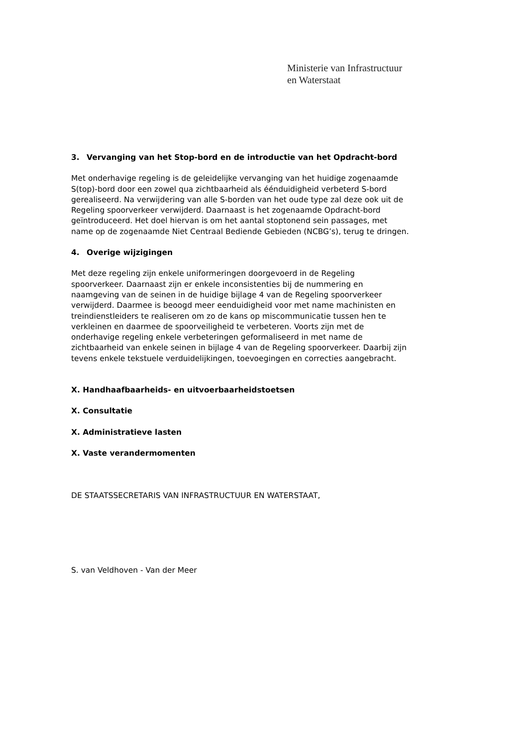Ministerie van Infrastructuur
en Waterstaat
3. Vervanging van het Stop-bord en de introductie van het Opdracht-bord
Met onderhavige regeling is de geleidelijke vervanging van het huidige zogenaamde S(top)-bord door een zowel qua zichtbaarheid als éénduidigheid verbeterd S-bord gerealiseerd. Na verwijdering van alle S-borden van het oude type zal deze ook uit de Regeling spoorverkeer verwijderd. Daarnaast is het zogenaamde Opdracht-bord geïntroduceerd. Het doel hiervan is om het aantal stoptonend sein passages, met name op de zogenaamde Niet Centraal Bediende Gebieden (NCBG’s), terug te dringen.
4. Overige wijzigingen
Met deze regeling zijn enkele uniformeringen doorgevoerd in de Regeling spoorverkeer. Daarnaast zijn er enkele inconsistenties bij de nummering en naamgeving van de seinen in de huidige bijlage 4 van de Regeling spoorverkeer verwijderd. Daarmee is beoogd meer eenduidigheid voor met name machinisten en treindienstleiders te realiseren om zo de kans op miscommunicatie tussen hen te verkleinen en daarmee de spoorveiligheid te verbeteren. Voorts zijn met de onderhavige regeling enkele verbeteringen geformaliseerd in met name de zichtbaarheid van enkele seinen in bijlage 4 van de Regeling spoorverkeer. Daarbij zijn tevens enkele tekstuele verduidelijkingen, toevoegingen en correcties aangebracht.
X. Handhaafbaarheids- en uitvoerbaarheidstoetsen
X. Consultatie
X. Administratieve lasten
X. Vaste verandermomenten
DE STAATSSECRETARIS VAN INFRASTRUCTUUR EN WATERSTAAT,
S. van Veldhoven - Van der Meer